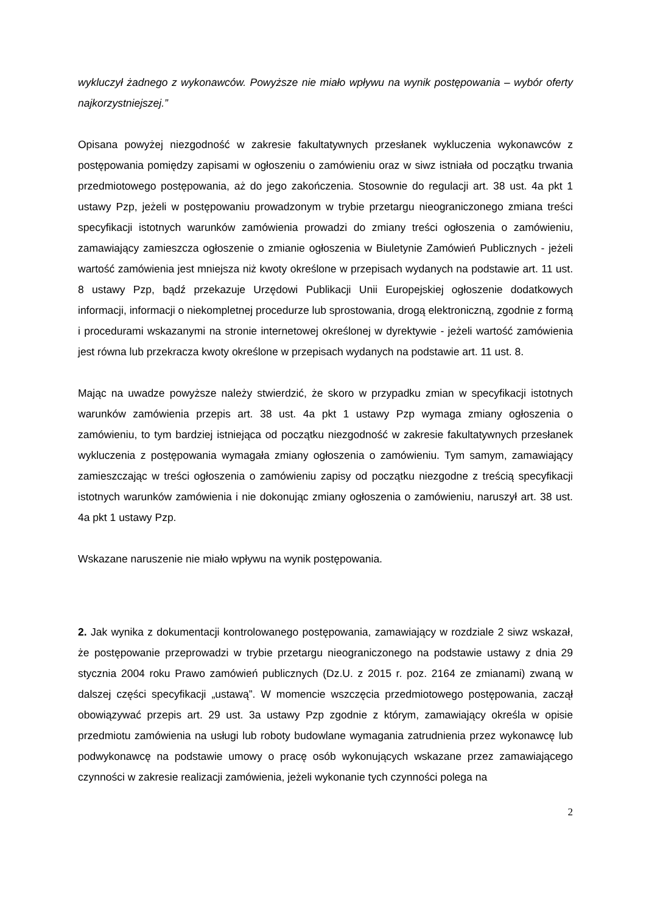wykluczył żadnego z wykonawców. Powyższe nie miało wpływu na wynik postępowania – wybór oferty najkorzystniejszej.”
Opisana powyżej niezgodność w zakresie fakultatywnych przesłanek wykluczenia wykonawców z postępowania pomiędzy zapisami w ogłoszeniu o zamówieniu oraz w siwz istniała od początku trwania przedmiotowego postępowania, aż do jego zakończenia. Stosownie do regulacji art. 38 ust. 4a pkt 1 ustawy Pzp, jeżeli w postępowaniu prowadzonym w trybie przetargu nieograniczonego zmiana treści specyfikacji istotnych warunków zamówienia prowadzi do zmiany treści ogłoszenia o zamówieniu, zamawiający zamieszcza ogłoszenie o zmianie ogłoszenia w Biuletynie Zamówień Publicznych - jeżeli wartość zamówienia jest mniejsza niż kwoty określone w przepisach wydanych na podstawie art. 11 ust. 8 ustawy Pzp, bądź przekazuje Urzędowi Publikacji Unii Europejskiej ogłoszenie dodatkowych informacji, informacji o niekompletnej procedurze lub sprostowania, drogą elektroniczną, zgodnie z formą i procedurami wskazanymi na stronie internetowej określonej w dyrektywie - jeżeli wartość zamówienia jest równa lub przekracza kwoty określone w przepisach wydanych na podstawie art. 11 ust. 8.
Mając na uwadze powyższe należy stwierdzić, że skoro w przypadku zmian w specyfikacji istotnych warunków zamówienia przepis art. 38 ust. 4a pkt 1 ustawy Pzp wymaga zmiany ogłoszenia o zamówieniu, to tym bardziej istniejąca od początku niezgodność w zakresie fakultatywnych przesłanek wykluczenia z postępowania wymagała zmiany ogłoszenia o zamówieniu. Tym samym, zamawiający zamieszczając w treści ogłoszenia o zamówieniu zapisy od początku niezgodne z treścią specyfikacji istotnych warunków zamówienia i nie dokonując zmiany ogłoszenia o zamówieniu, naruszył art. 38 ust. 4a pkt 1 ustawy Pzp.
Wskazane naruszenie nie miało wpływu na wynik postępowania.
2. Jak wynika z dokumentacji kontrolowanego postępowania, zamawiający w rozdziale 2 siwz wskazał, że postępowanie przeprowadzi w trybie przetargu nieograniczonego na podstawie ustawy z dnia 29 stycznia 2004 roku Prawo zamówień publicznych (Dz.U. z 2015 r. poz. 2164 ze zmianami) zwaną w dalszej części specyfikacji „ustawą”. W momencie wszczęcia przedmiotowego postępowania, zaczął obowiązywać przepis art. 29 ust. 3a ustawy Pzp zgodnie z którym, zamawiający określa w opisie przedmiotu zamówienia na usługi lub roboty budowlane wymagania zatrudnienia przez wykonawcę lub podwykonawcę na podstawie umowy o pracę osób wykonujących wskazane przez zamawiającego czynności w zakresie realizacji zamówienia, jeżeli wykonanie tych czynności polega na
2